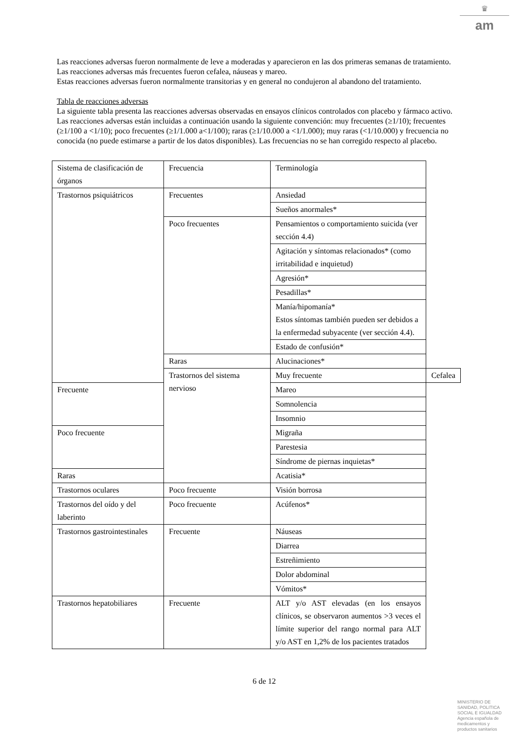♛
am
Las reacciones adversas fueron normalmente de leve a moderadas y aparecieron en las dos primeras semanas de tratamiento.
Las reacciones adversas más frecuentes fueron cefalea, náuseas y mareo.
Estas reacciones adversas fueron normalmente transitorias y en general no condujeron al abandono del tratamiento.
Tabla de reacciones adversas
La siguiente tabla presenta las reacciones adversas observadas en ensayos clínicos controlados con placebo y fármaco activo.
Las reacciones adversas están incluidas a continuación usando la siguiente convención: muy frecuentes (≥1/10); frecuentes (≥1/100 a <1/10); poco frecuentes (≥1/1.000 a<1/100); raras (≥1/10.000 a <1/1.000); muy raras (<1/10.000) y frecuencia no conocida (no puede estimarse a partir de los datos disponibles). Las frecuencias no se han corregido respecto al placebo.
| Sistema de clasificación de órganos | Frecuencia | Terminología | |
| Trastornos psiquiátricos | Frecuentes | Ansiedad | |
| | | Sueños anormales* | |
| | Poco frecuentes | Pensamientos o comportamiento suicida (ver sección 4.4) | |
| | | Agitación y síntomas relacionados* (como irritabilidad e inquietud) | |
| | | Agresión* | |
| | | Pesadillas* | |
| | | Manía/hipomanía* Estos síntomas también pueden ser debidos a la enfermedad subyacente (ver sección 4.4). | |
| | | Estado de confusión* | |
| | Raras | Alucinaciones* | |
| | Trastornos del sistema nervioso | Muy frecuente | Cefalea |
| Frecuente | | Mareo | |
| | | Somnolencia | |
| | | Insomnio | |
| Poco frecuente | | Migraña | |
| | | Parestesia | |
| | | Síndrome de piernas inquietas* | |
| Raras | | Acatisia* | |
| Trastornos oculares | Poco frecuente | Visión borrosa | |
| Trastornos del oído y del laberinto | Poco frecuente | Acúfenos* | |
| Trastornos gastrointestinales | Frecuente | Náuseas | |
| | | Diarrea | |
| | | Estreñimiento | |
| | | Dolor abdominal | |
| | | Vómitos* | |
| Trastornos hepatobiliares | Frecuente | ALT y/o AST elevadas (en los ensayos clínicos, se observaron aumentos >3 veces el límite superior del rango normal para ALT y/o AST en 1,2% de los pacientes tratados | |
6 de 12
MINISTERIO DE
SANIDAD, POLITICA
SOCIAL E IGUALDAD
Agencia española de
medicamentos y
productos sanitarios